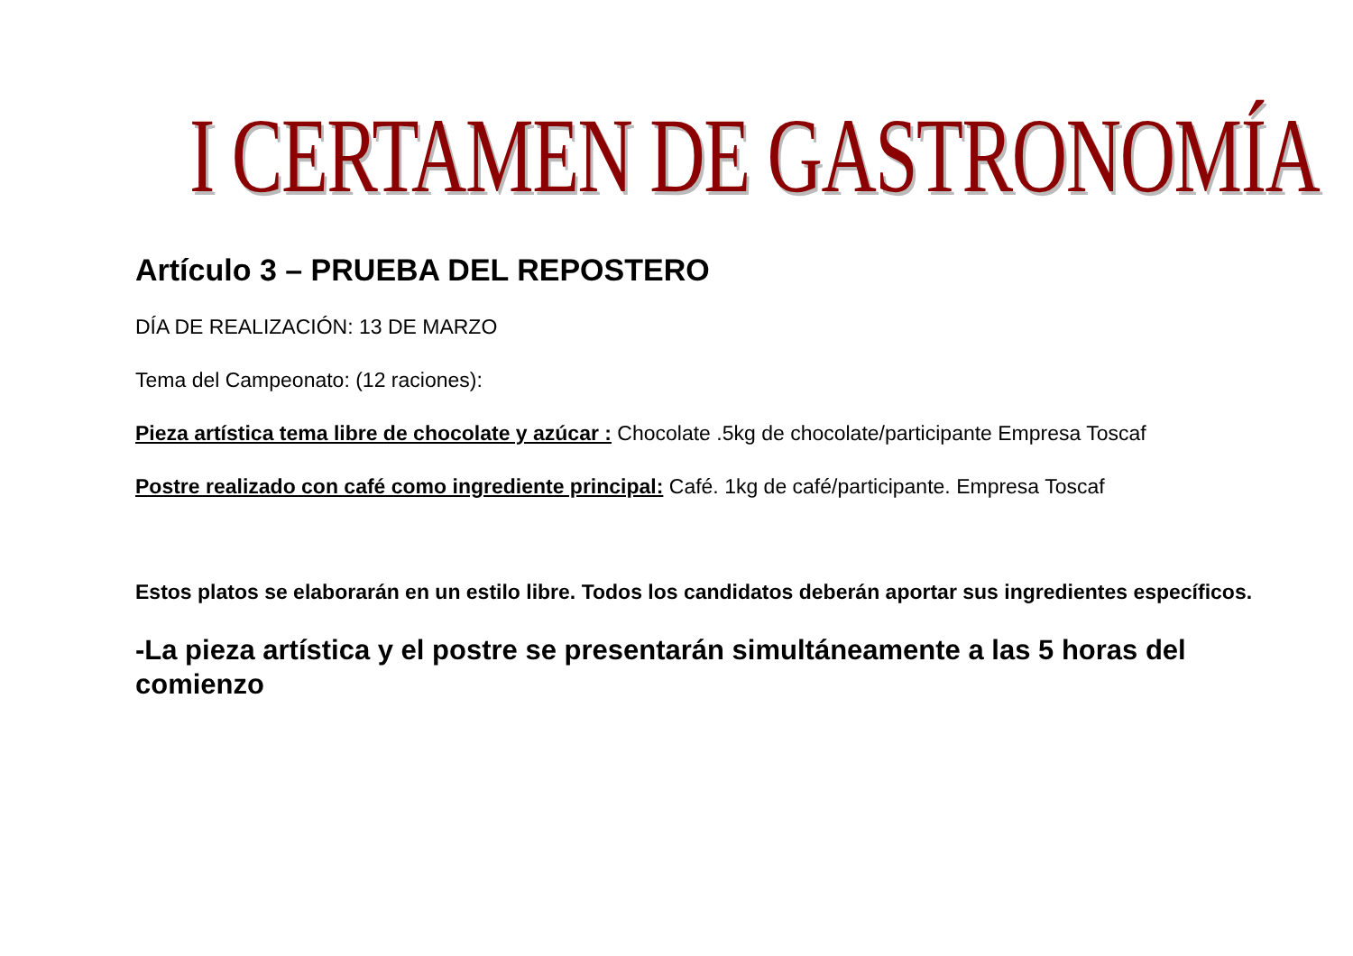I CERTAMEN DE GASTRONOMÍA
Artículo 3 – PRUEBA DEL REPOSTERO
DÍA DE REALIZACIÓN: 13 DE MARZO
Tema del Campeonato: (12 raciones):
Pieza artística tema libre de chocolate y azúcar : Chocolate .5kg de chocolate/participante Empresa Toscaf
Postre realizado con café como ingrediente principal: Café. 1kg de café/participante. Empresa Toscaf
Estos platos se elaborarán en un estilo libre. Todos los candidatos deberán aportar sus ingredientes específicos.
-La pieza artística y el postre se presentarán simultáneamente a las 5 horas del comienzo